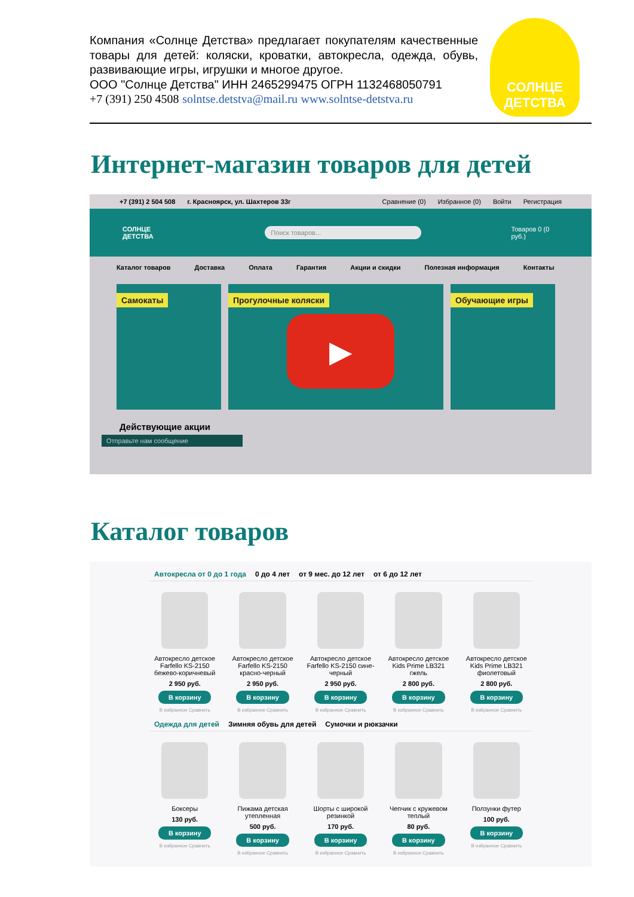Компания «Солнце Детства» предлагает покупателям качественные товары для детей: коляски, кроватки, автокресла, одежда, обувь, развивающие игры, игрушки и многое другое.
ООО "Солнце Детства" ИНН 2465299475 ОГРН 1132468050791
+7 (391) 250 4508 solntse.detstva@mail.ru www.solntse-detstva.ru
СОЛНЦЕ ДЕТСТВА
Интернет-магазин товаров для детей
+7 (391) 2 504 508 г. Красноярск, ул. Шахтеров 33г Сравнение (0) Избранное (0) Войти Регистрация
СОЛНЦЕ ДЕТСТВА
Поиск товаров...
Товаров 0 (0 руб.)
Каталог товаров Доставка Оплата Гарантия Акции и скидки Полезная информация Контакты
Самокаты Прогулочные коляски Обучающие игры
▶
Действующие акции
Отправьте нам сообщение
Каталог товаров
Автокресла от 0 до 1 года 0 до 4 лет от 9 мес. до 12 лет от 6 до 12 лет
Автокресло детское Farfello KS-2150 бежево-коричневый
2 950 руб.
В корзину
В избранное Сравнить
Автокресло детское Farfello KS-2150 красно-черный
2 950 руб.
В корзину
В избранное Сравнить
Автокресло детское Farfello KS-2150 сине-черный
2 950 руб.
В корзину
В избранное Сравнить
Автокресло детское Kids Prime LB321 гжель
2 800 руб.
В корзину
В избранное Сравнить
Автокресло детское Kids Prime LB321 фиолетовый
2 800 руб.
В корзину
В избранное Сравнить
Одежда для детей Зимняя обувь для детей Сумочки и рюкзачки
Боксеры
130 руб.
В корзину
В избранное Сравнить
Пижама детская утепленная
500 руб.
В корзину
В избранное Сравнить
Шорты с широкой резинкой
170 руб.
В корзину
В избранное Сравнить
Чепчик с кружевом теплый
80 руб.
В корзину
В избранное Сравнить
Ползунки футер
100 руб.
В корзину
В избранное Сравнить